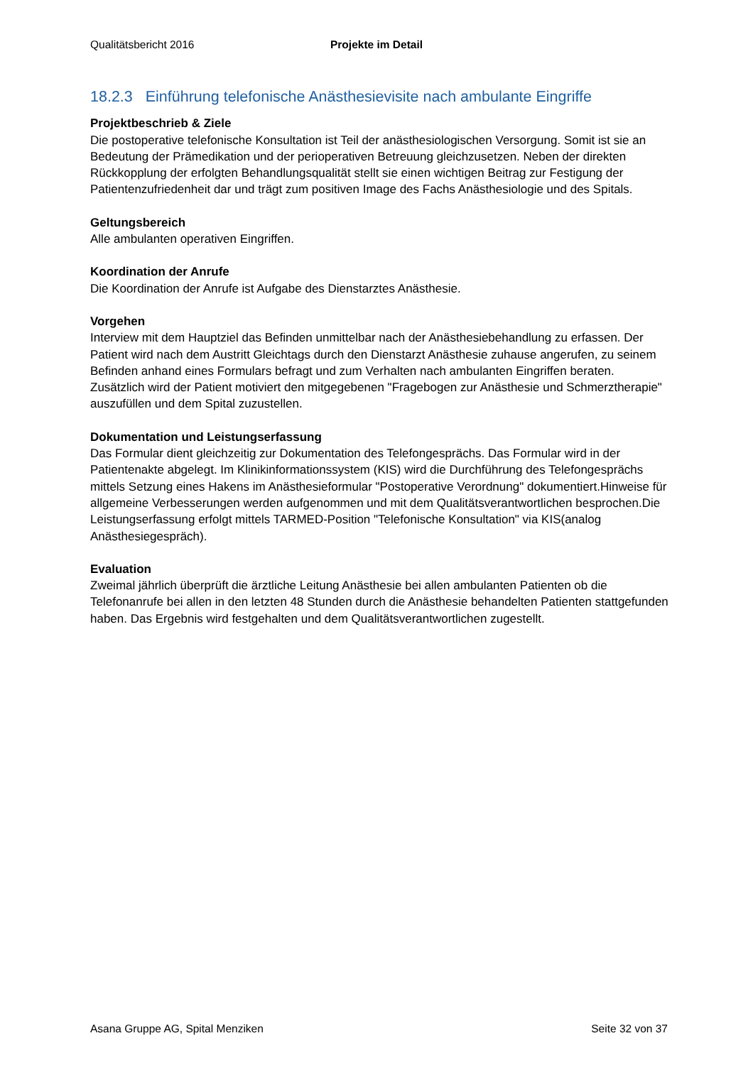Qualitätsbericht 2016 Projekte im Detail
18.2.3 Einführung telefonische Anästhesievisite nach ambulante Eingriffe
Projektbeschrieb & Ziele
Die postoperative telefonische Konsultation ist Teil der anästhesiologischen Versorgung. Somit ist sie an Bedeutung der Prämedikation und der perioperativen Betreuung gleichzusetzen. Neben der direkten Rückkopplung der erfolgten Behandlungsqualität stellt sie einen wichtigen Beitrag zur Festigung der Patientenzufriedenheit dar und trägt zum positiven Image des Fachs Anästhesiologie und des Spitals.
Geltungsbereich
Alle ambulanten operativen Eingriffen.
Koordination der Anrufe
Die Koordination der Anrufe ist Aufgabe des Dienstarztes Anästhesie.
Vorgehen
Interview mit dem Hauptziel das Befinden unmittelbar nach der Anästhesiebehandlung zu erfassen. Der Patient wird nach dem Austritt Gleichtags durch den Dienstarzt Anästhesie zuhause angerufen, zu seinem Befinden anhand eines Formulars befragt und zum Verhalten nach ambulanten Eingriffen beraten. Zusätzlich wird der Patient motiviert den mitgegebenen "Fragebogen zur Anästhesie und Schmerztherapie" auszufüllen und dem Spital zuzustellen.
Dokumentation und Leistungserfassung
Das Formular dient gleichzeitig zur Dokumentation des Telefongesprächs. Das Formular wird in der Patientenakte abgelegt. Im Klinikinformationssystem (KIS) wird die Durchführung des Telefongesprächs mittels Setzung eines Hakens im Anästhesieformular "Postoperative Verordnung" dokumentiert.Hinweise für allgemeine Verbesserungen werden aufgenommen und mit dem Qualitätsverantwortlichen besprochen.Die Leistungserfassung erfolgt mittels TARMED-Position "Telefonische Konsultation" via KIS(analog Anästhesiegespräch).
Evaluation
Zweimal jährlich überprüft die ärztliche Leitung Anästhesie bei allen ambulanten Patienten ob die Telefonanrufe bei allen in den letzten 48 Stunden durch die Anästhesie behandelten Patienten stattgefunden haben. Das Ergebnis wird festgehalten und dem Qualitätsverantwortlichen zugestellt.
Asana Gruppe AG, Spital Menziken Seite 32 von 37